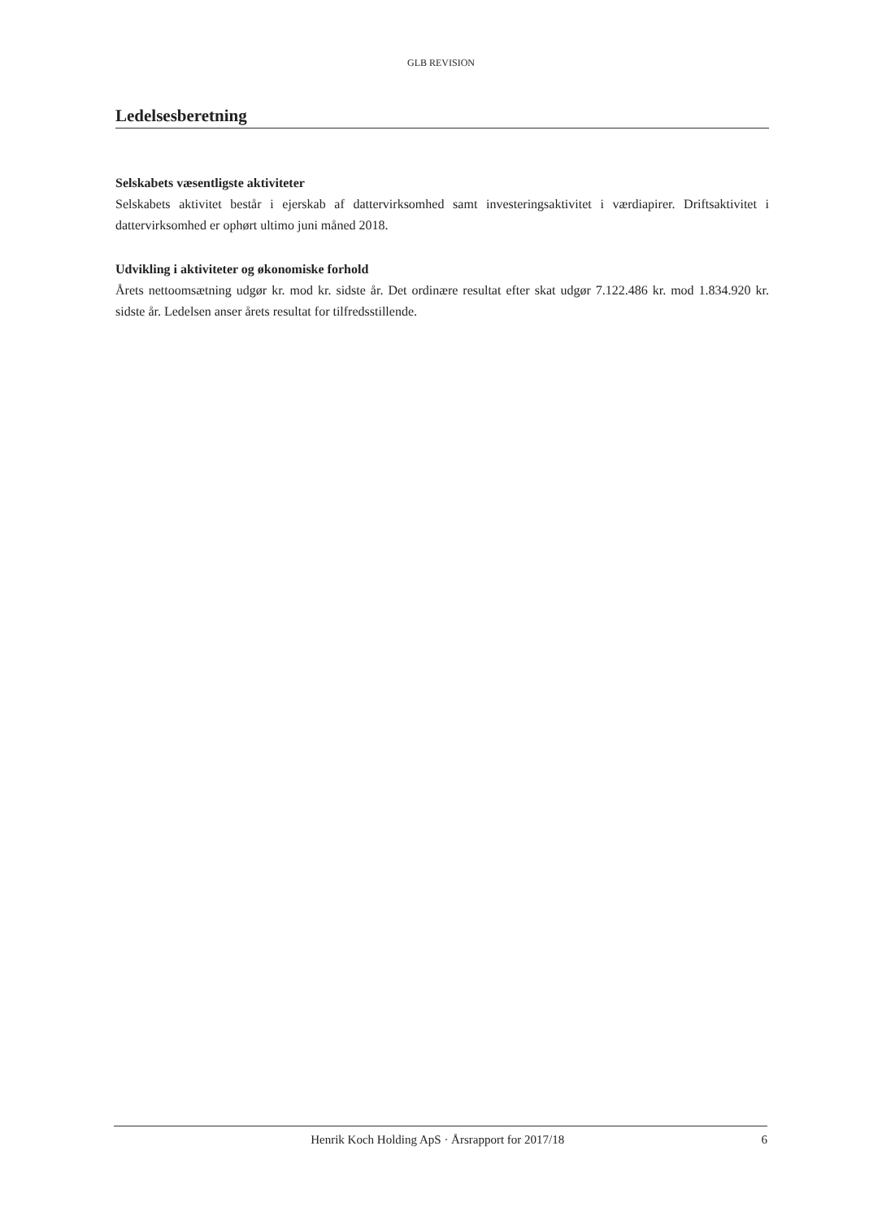GLB REVISION
Ledelsesberetning
Selskabets væsentligste aktiviteter
Selskabets aktivitet består i ejerskab af dattervirksomhed samt investeringsaktivitet i værdiapirer. Driftsaktivitet i dattervirksomhed er ophørt ultimo juni måned 2018.
Udvikling i aktiviteter og økonomiske forhold
Årets nettoomsætning udgør kr. mod kr. sidste år. Det ordinære resultat efter skat udgør 7.122.486 kr. mod 1.834.920 kr. sidste år. Ledelsen anser årets resultat for tilfredsstillende.
Henrik Koch Holding ApS · Årsrapport for 2017/18 6